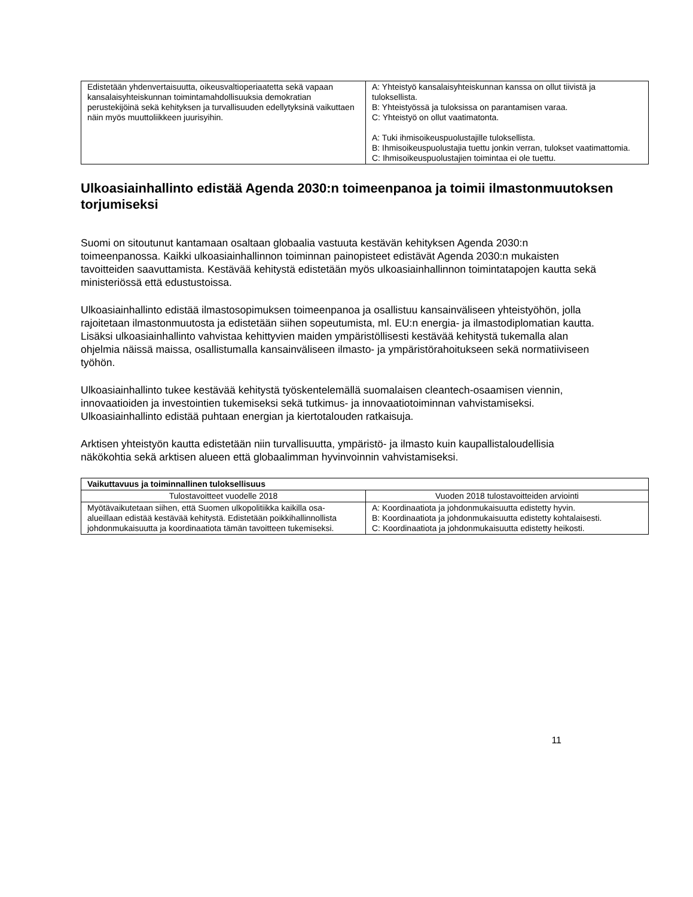| Edistetään yhdenvertaisuutta, oikeusvaltioperiaatetta sekä vapaan kansalaisyhteiskunnan toimintamahdollisuuksia demokratian perustekijöinä sekä kehityksen ja turvallisuu­den edellytyksinä vaikuttaen näin myös muuttoliikkeen juu­risyihin. | A: Yhteistyö kansalaisyhteiskunnan kanssa on ollut tiivistä ja tuloksellista. B: Yhteistyössä ja tuloksissa on parantamisen varaa. C: Yhteistyö on ollut vaatimatonta. A: Tuki ihmisoikeuspuolustajille tuloksellista. B: Ihmisoikeuspuolustajia tuettu jonkin verran, tulokset vaatimattomia. C: Ihmisoikeuspuolustajien toimintaa ei ole tuettu. |
Ulkoasiainhallinto edistää Agenda 2030:n toimeenpanoa ja toimii ilmastonmuutoksen torjumiseksi
Suomi on sitoutunut kantamaan osaltaan globaalia vastuuta kestävän kehityksen Agenda 2030:n toimeenpanossa. Kaikki ulkoasiainhallinnon toiminnan painopisteet edistävät Agenda 2030:n mukaisten tavoitteiden saavuttamista. Kestävää kehitystä edistetään myös ulkoasiainhallinnon toimintatapojen kautta sekä ministeriössä että edustustoissa.
Ulkoasiainhallinto edistää ilmastosopimuksen toimeenpanoa ja osallistuu kansainväliseen yhteistyöhön, jolla rajoitetaan ilmastonmuutosta ja edistetään siihen sopeutumista, ml. EU:n energia- ja ilmastodiplomatian kautta. Lisäksi ulkoasiainhallinto vahvistaa kehittyvien maiden ympäristöllisesti kestävää kehitystä tukemalla alan ohjelmia näissä maissa, osallistumalla kansainväliseen ilmasto- ja ympäristörahoitukseen sekä normatiiviseen työhön.
Ulkoasiainhallinto tukee kestävää kehitystä työskentelemällä suomalaisen cleantech-osaamisen viennin, innovaatioiden ja investointien tukemiseksi sekä tutkimus- ja innovaatiotoiminnan vahvistamiseksi. Ulkoasiainhallinto edistää puhtaan energian ja kiertotalouden ratkaisuja.
Arktisen yhteistyön kautta edistetään niin turvallisuutta, ympäristö- ja ilmasto kuin kaupallistaloudellisia näkökohtia sekä arktisen alueen että globaalimman hyvinvoinnin vahvistamiseksi.
| Vaikuttavuus ja toiminnallinen tuloksellisuus | |
| --- | --- |
| Tulostavoitteet vuodelle 2018 | Vuoden 2018 tulostavoitteiden arviointi |
| Myötävaikutetaan siihen, että Suomen ulkopolitiikka kaikilla osa-alueillaan edistää kestävää kehitystä. Edistetään poikkihallinnollista johdonmukaisuutta ja koordinaatiota tämän tavoitteen tukemiseksi. | A: Koordinaatiota ja johdonmukaisuutta edistetty hyvin. B: Koordinaatiota ja johdonmukaisuutta edistetty kohtalaisesti. C: Koordinaatiota ja johdonmukaisuutta edistetty heikosti. |
11